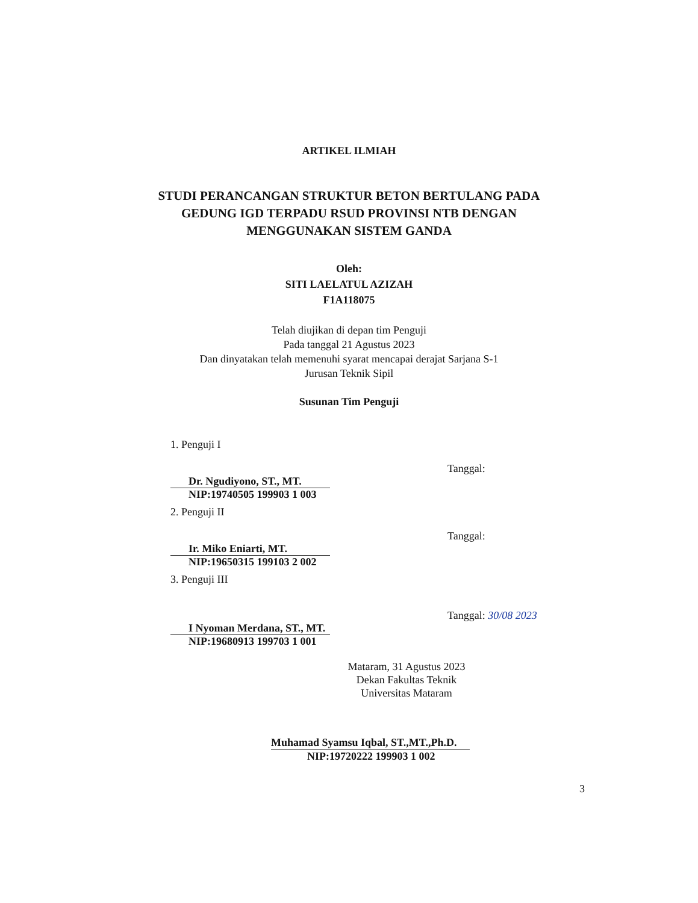ARTIKEL ILMIAH
STUDI PERANCANGAN STRUKTUR BETON BERTULANG PADA
GEDUNG IGD TERPADU RSUD PROVINSI NTB DENGAN
MENGGUNAKAN SISTEM GANDA
Oleh:
SITI LAELATUL AZIZAH
F1A118075
Telah diujikan di depan tim Penguji
Pada tanggal 21 Agustus 2023
Dan dinyatakan telah memenuhi syarat mencapai derajat Sarjana S-1
Jurusan Teknik Sipil
Susunan Tim Penguji
1. Penguji I
Dr. Ngudiyono, ST., MT.
NIP:19740505 199903 1 003
Tanggal:
2. Penguji II
Ir. Miko Eniarti, MT.
NIP:19650315 199103 2 002
Tanggal:
3. Penguji III
I Nyoman Merdana, ST., MT.
NIP:19680913 199703 1 001
Tanggal: 30/08 2023
Mataram, 31 Agustus 2023
Dekan Fakultas Teknik
Universitas Mataram
Muhamad Syamsu Iqbal, ST.,MT.,Ph.D.
NIP:19720222 199903 1 002
3